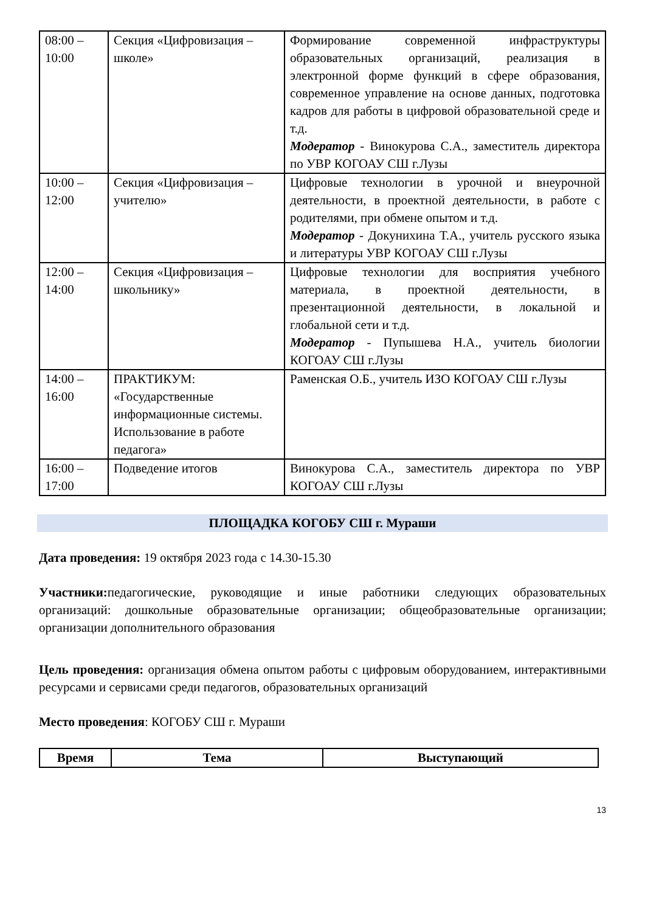| 08:00 – 10:00 | Секция «Цифровизация – школе» | Формирование современной инфраструктуры образовательных организаций, реализация в электронной форме функций в сфере образования, современное управление на основе данных, подготовка кадров для работы в цифровой образовательной среде и т.д. Модератор - Винокурова С.А., заместитель директора по УВР КОГОАУ СШ г.Лузы |
| 10:00 – 12:00 | Секция «Цифровизация – учителю» | Цифровые технологии в урочной и внеурочной деятельности, в проектной деятельности, в работе с родителями, при обмене опытом и т.д. Модератор - Докунихина Т.А., учитель русского языка и литературы УВР КОГОАУ СШ г.Лузы |
| 12:00 – 14:00 | Секция «Цифровизация – школьнику» | Цифровые технологии для восприятия учебного материала, в проектной деятельности, в презентационной деятельности, в локальной и глобальной сети и т.д. Модератор - Пупышева Н.А., учитель биологии КОГОАУ СШ г.Лузы |
| 14:00 – 16:00 | ПРАКТИКУМ: «Государственные информационные системы. Использование в работе педагога» | Раменская О.Б., учитель ИЗО КОГОАУ СШ г.Лузы |
| 16:00 – 17:00 | Подведение итогов | Винокурова С.А., заместитель директора по УВР КОГОАУ СШ г.Лузы |
ПЛОЩАДКА КОГОБУ СШ г. Мураши
Дата проведения: 19 октября 2023 года с 14.30-15.30
Участники: педагогические, руководящие и иные работники следующих образовательных организаций: дошкольные образовательные организации; общеобразовательные организации; организации дополнительного образования
Цель проведения: организация обмена опытом работы с цифровым оборудованием, интерактивными ресурсами и сервисами среди педагогов, образовательных организаций
Место проведения: КОГОБУ СШ г. Мураши
| Время | Тема | Выступающий |
| --- | --- | --- |
13